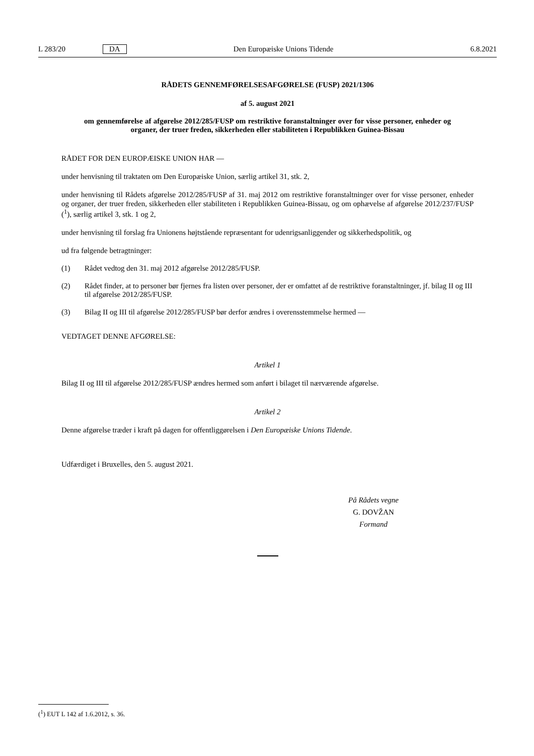L 283/20 DA Den Europæiske Unions Tidende 6.8.2021
RÅDETS GENNEMFØRELSESAFGØRELSE (FUSP) 2021/1306
af 5. august 2021
om gennemførelse af afgørelse 2012/285/FUSP om restriktive foranstaltninger over for visse personer, enheder og organer, der truer freden, sikkerheden eller stabiliteten i Republikken Guinea-Bissau
RÅDET FOR DEN EUROPÆISKE UNION HAR —
under henvisning til traktaten om Den Europæiske Union, særlig artikel 31, stk. 2,
under henvisning til Rådets afgørelse 2012/285/FUSP af 31. maj 2012 om restriktive foranstaltninger over for visse personer, enheder og organer, der truer freden, sikkerheden eller stabiliteten i Republikken Guinea-Bissau, og om ophævelse af afgørelse 2012/237/FUSP (<sup>1</sup>), særlig artikel 3, stk. 1 og 2,
under henvisning til forslag fra Unionens højtstående repræsentant for udenrigsanliggender og sikkerhedspolitik, og
ud fra følgende betragtninger:
(1) Rådet vedtog den 31. maj 2012 afgørelse 2012/285/FUSP.
(2) Rådet finder, at to personer bør fjernes fra listen over personer, der er omfattet af de restriktive foranstaltninger, jf. bilag II og III til afgørelse 2012/285/FUSP.
(3) Bilag II og III til afgørelse 2012/285/FUSP bør derfor ændres i overensstemmelse hermed —
VEDTAGET DENNE AFGØRELSE:
Artikel 1
Bilag II og III til afgørelse 2012/285/FUSP ændres hermed som anført i bilaget til nærværende afgørelse.
Artikel 2
Denne afgørelse træder i kraft på dagen for offentliggørelsen i Den Europæiske Unions Tidende.
Udfærdiget i Bruxelles, den 5. august 2021.
På Rådets vegne
G. DOVŽAN
Formand
(<sup>1</sup>) EUT L 142 af 1.6.2012, s. 36.